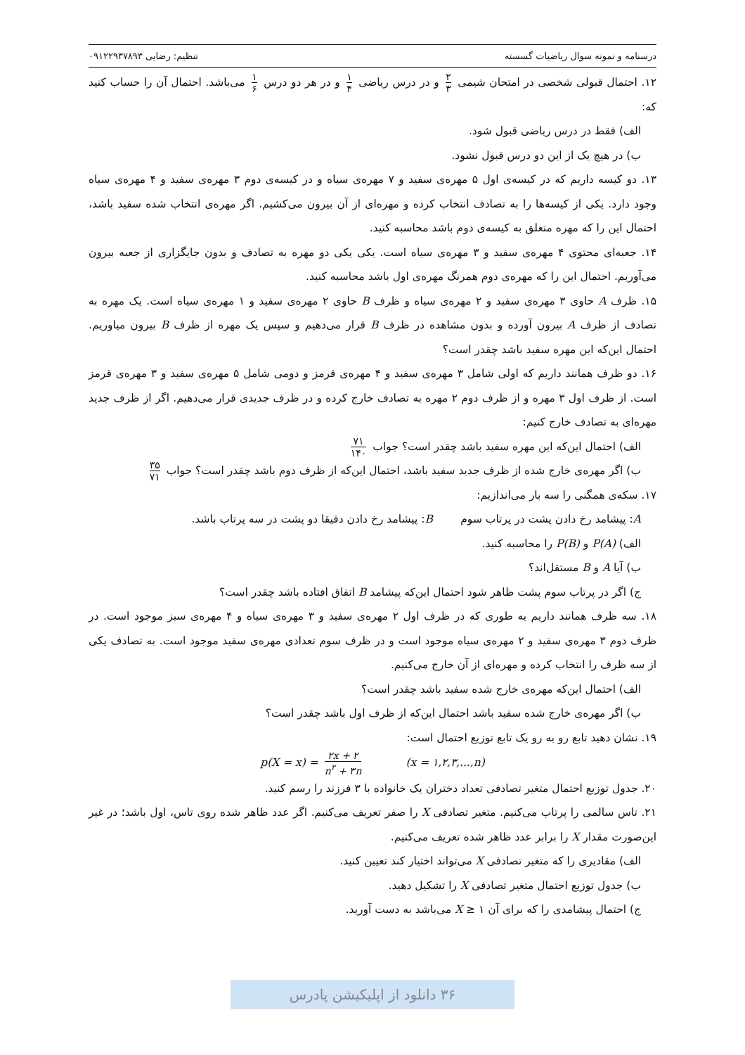درسنامه و نمونه سوال ریاضیات گسسته تنظیم: رضایی ۰۹۱۲۲۹۳۷۸۹۳
۱۲. احتمال قبولی شخصی در امتحان شیمی ۲ ۳ و در درس ریاضی ۱ ۴ و در هر دو درس ۱ ۶ می‌باشد. احتمال آن را حساب کنید که:
الف) فقط در درس ریاضی قبول شود.
ب) در هیچ یک از این دو درس قبول نشود.
۱۳. دو کیسه داریم که در کیسه‌ی اول ۵ مهره‌ی سفید و ۷ مهره‌ی سیاه و در کیسه‌ی دوم ۳ مهره‌ی سفید و ۴ مهره‌ی سیاه وجود دارد. یکی از کیسه‌ها را به تصادف انتخاب کرده و مهره‌ای از آن بیرون می‌کشیم. اگر مهره‌ی انتخاب شده سفید باشد، احتمال این را که مهره متعلق به کیسه‌ی دوم باشد محاسبه کنید.
۱۴. جعبه‌ای محتوی ۴ مهره‌ی سفید و ۳ مهره‌ی سیاه است. یکی یکی دو مهره به تصادف و بدون جایگزاری از جعبه بیرون می‌آوریم. احتمال این را که مهره‌ی دوم همرنگ مهره‌ی اول باشد محاسبه کنید.
۱۵. ظرف A حاوی ۳ مهره‌ی سفید و ۲ مهره‌ی سیاه و ظرف B حاوی ۲ مهره‌ی سفید و ۱ مهره‌ی سیاه است. یک مهره به تصادف از ظرف A بیرون آورده و بدون مشاهده در ظرف B قرار می‌دهیم و سپس یک مهره از ظرف B بیرون میاوریم. احتمال این‌که این مهره سفید باشد چقدر است؟
۱۶. دو ظرف همانند داریم که اولی شامل ۳ مهره‌ی سفید و ۴ مهره‌ی قرمز و دومی شامل ۵ مهره‌ی سفید و ۳ مهره‌ی قرمز است. از ظرف اول ۳ مهره و از ظرف دوم ۲ مهره به تصادف خارج کرده و در ظرف جدیدی قرار می‌دهیم. اگر از ظرف جدید مهره‌ای به تصادف خارج کنیم:
الف) احتمال این‌که این مهره سفید باشد چقدر است؟ جواب ۷۱ ۱۴۰
ب) اگر مهره‌ی خارج شده از ظرف جدید سفید باشد، احتمال این‌که از ظرف دوم باشد چقدر است؟ جواب ۳۵ ۷۱
۱۷. سکه‌ی همگنی را سه بار می‌اندازیم:
A: پیشامد رخ دادن پشت در پرتاب سوم B: پیشامد رخ دادن دقیقا دو پشت در سه پرتاب باشد.
الف) P(A) و P(B) را محاسبه کنید.
ب) آیا A و B مستقل‌اند؟
ج) اگر در پرتاب سوم پشت ظاهر شود احتمال این‌که پیشامد B اتفاق افتاده باشد چقدر است؟
۱۸. سه ظرف همانند داریم به طوری که در ظرف اول ۲ مهره‌ی سفید و ۳ مهره‌ی سیاه و ۴ مهره‌ی سبز موجود است. در ظرف دوم ۳ مهره‌ی سفید و ۲ مهره‌ی سیاه موجود است و در ظرف سوم تعدادی مهره‌ی سفید موجود است. به تصادف یکی از سه ظرف را انتخاب کرده و مهره‌ای از آن خارج می‌کنیم.
الف) احتمال این‌که مهره‌ی خارج شده سفید باشد چقدر است؟
ب) اگر مهره‌ی خارج شده سفید باشد احتمال این‌که از ظرف اول باشد چقدر است؟
۱۹. نشان دهید تابع رو به رو یک تابع توزیع احتمال است:
p(X = x) = ۲x + ۲ n<sup>۲</sup> + ۳n (x = ۱,۲,۳,...,n)
۲۰. جدول توزیع احتمال متغیر تصادفی تعداد دختران یک خانواده با ۳ فرزند را رسم کنید.
۲۱. تاس سالمی را پرتاب می‌کنیم. متغیر تصادفی X را صفر تعریف می‌کنیم. اگر عدد ظاهر شده روی تاس، اول باشد؛ در غیر این‌صورت مقدار X را برابر عدد ظاهر شده تعریف می‌کنیم.
الف) مقادیری را که متغیر تصادفی X می‌تواند اختیار کند تعیین کنید.
ب) جدول توزیع احتمال متغیر تصادفی X را تشکیل دهید.
ج) احتمال پیشامدی را که برای آن X ≥ ۱ می‌باشد به دست آورید.
۳۶ دانلود از اپلیکیشن پادرس